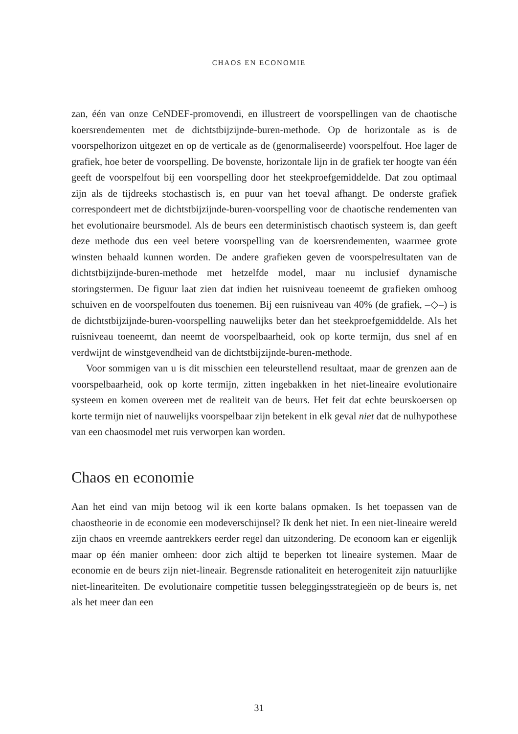CHAOS EN ECONOMIE
zan, één van onze CeNDEF-promovendi, en illustreert de voorspellingen van de chaotische koersrendementen met de dichtstbijzijnde-buren-methode. Op de horizontale as is de voorspelhorizon uitgezet en op de verticale as de (genormaliseerde) voorspelfout. Hoe lager de grafiek, hoe beter de voorspelling. De bovenste, horizontale lijn in de grafiek ter hoogte van één geeft de voorspelfout bij een voorspelling door het steekproefgemiddelde. Dat zou optimaal zijn als de tijdreeks stochastisch is, en puur van het toeval afhangt. De onderste grafiek correspondeert met de dichtstbijzijnde-buren-voorspelling voor de chaotische rendementen van het evolutionaire beursmodel. Als de beurs een deterministisch chaotisch systeem is, dan geeft deze methode dus een veel betere voorspelling van de koersrendementen, waarmee grote winsten behaald kunnen worden. De andere grafieken geven de voorspelresultaten van de dichtstbijzijnde-buren-methode met hetzelfde model, maar nu inclusief dynamische storingstermen. De figuur laat zien dat indien het ruisniveau toeneemt de grafieken omhoog schuiven en de voorspelfouten dus toenemen. Bij een ruisniveau van 40% (de grafiek, –◇–) is de dichtstbijzijnde-buren-voorspelling nauwelijks beter dan het steekproefgemiddelde. Als het ruisniveau toeneemt, dan neemt de voorspelbaarheid, ook op korte termijn, dus snel af en verdwijnt de winstgevendheid van de dichtstbijzijnde-buren-methode.
Voor sommigen van u is dit misschien een teleurstellend resultaat, maar de grenzen aan de voorspelbaarheid, ook op korte termijn, zitten ingebakken in het niet-lineaire evolutionaire systeem en komen overeen met de realiteit van de beurs. Het feit dat echte beurskoersen op korte termijn niet of nauwelijks voorspelbaar zijn betekent in elk geval niet dat de nulhypothese van een chaosmodel met ruis verworpen kan worden.
Chaos en economie
Aan het eind van mijn betoog wil ik een korte balans opmaken. Is het toepassen van de chaostheorie in de economie een modeverschijnsel? Ik denk het niet. In een niet-lineaire wereld zijn chaos en vreemde aantrekkers eerder regel dan uitzondering. De econoom kan er eigenlijk maar op één manier omheen: door zich altijd te beperken tot lineaire systemen. Maar de economie en de beurs zijn niet-lineair. Begrensde rationaliteit en heterogeniteit zijn natuurlijke niet-lineariteiten. De evolutionaire competitie tussen beleggingsstrategieën op de beurs is, net als het meer dan een
31